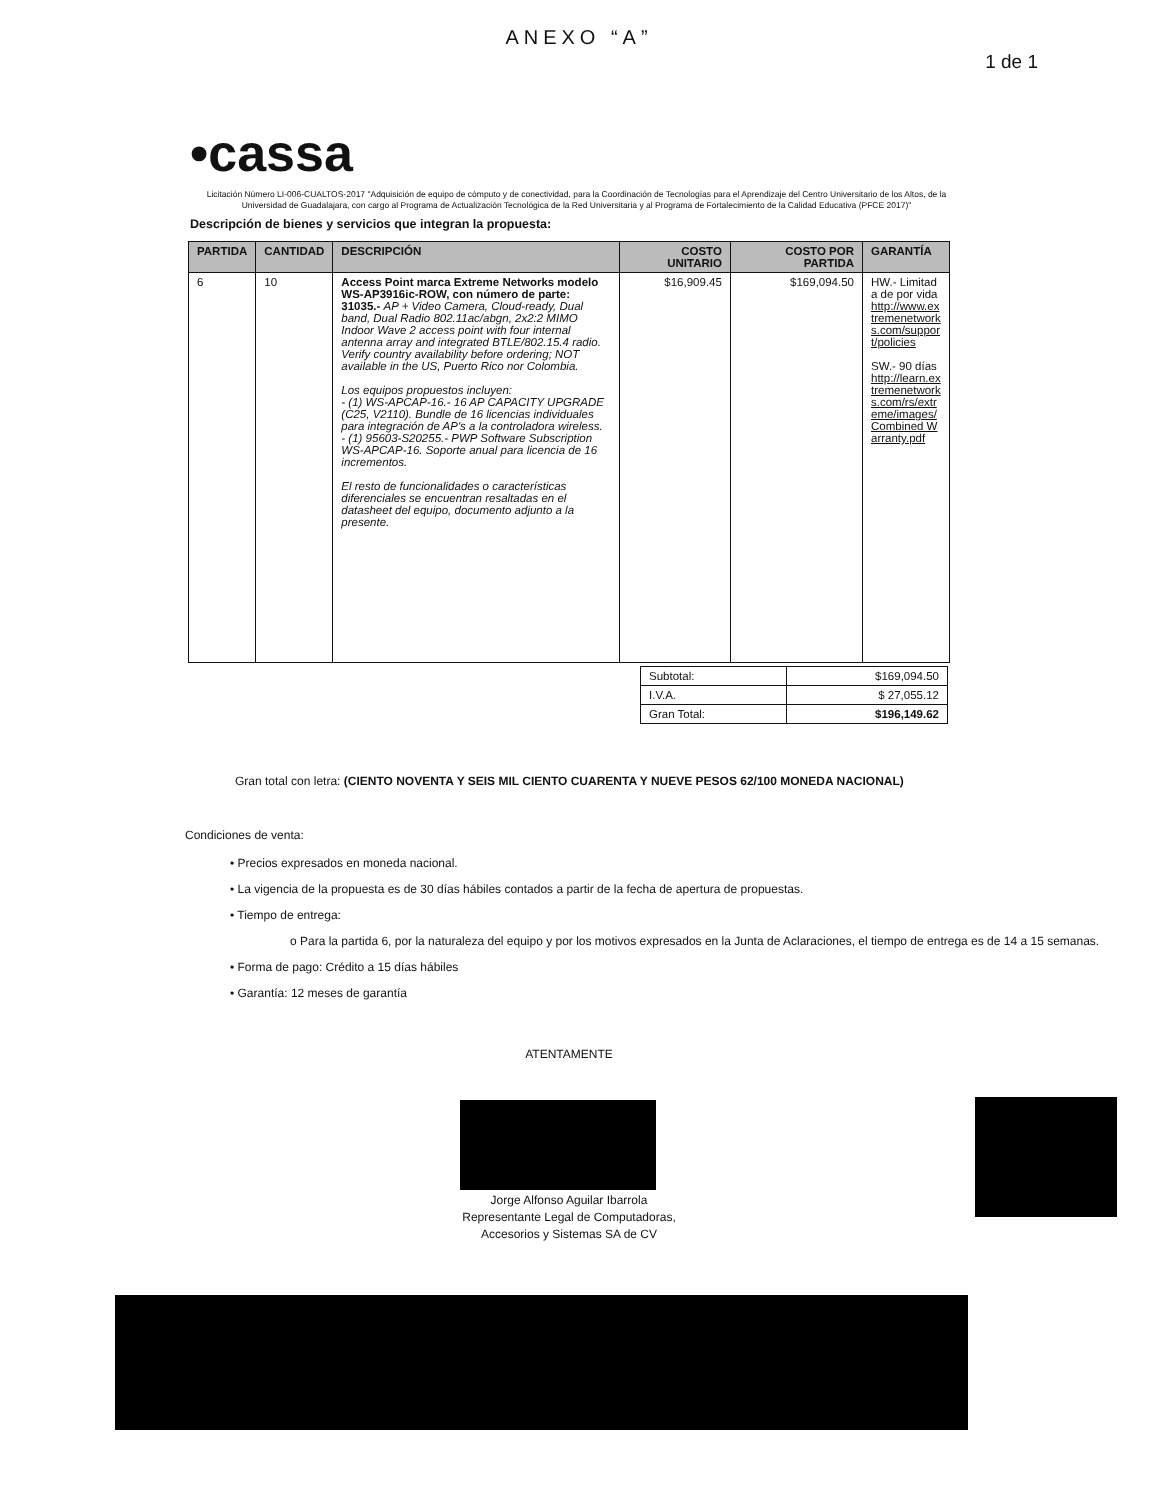ANEXO “A”
1 de 1
•cassa
Licitación Número LI-006-CUALTOS-2017 "Adquisición de equipo de cómputo y de conectividad, para la Coordinación de Tecnologías para el Aprendizaje del Centro Universitario de los Altos, de la Universidad de Guadalajara, con cargo al Programa de Actualización Tecnológica de la Red Universitaria y al Programa de Fortalecimiento de la Calidad Educativa (PFCE 2017)"
Descripción de bienes y servicios que integran la propuesta:
| PARTIDA | CANTIDAD | DESCRIPCIÓN | COSTO UNITARIO | COSTO POR PARTIDA | GARANTÍA |
| --- | --- | --- | --- | --- | --- |
| 6 | 10 | Access Point marca Extreme Networks modelo WS-AP3916ic-ROW, con número de parte: 31035.- AP + Video Camera, Cloud-ready, Dual band, Dual Radio 802.11ac/abgn, 2x2:2 MIMO Indoor Wave 2 access point with four internal antenna array and integrated BTLE/802.15.4 radio. Verify country availability before ordering; NOT available in the US, Puerto Rico nor Colombia. Los equipos propuestos incluyen: - (1) WS-APCAP-16.- 16 AP CAPACITY UPGRADE (C25, V2110). Bundle de 16 licencias individuales para integración de AP's a la controladora wireless. - (1) 95603-S20255.- PWP Software Subscription WS-APCAP-16. Soporte anual para licencia de 16 incrementos. El resto de funcionalidades o características diferenciales se encuentran resaltadas en el datasheet del equipo, documento adjunto a la presente. | $16,909.45 | $169,094.50 | HW.- Limitada de por vida http://www.extremenetworks.com/support/policies SW.- 90 días http://learn.extremenetworks.com/rs/extreme/images/Combined Warranty.pdf |
| Subtotal: | $169,094.50 |
| I.V.A. | $ 27,055.12 |
| Gran Total: | $196,149.62 |
Gran total con letra: (CIENTO NOVENTA Y SEIS MIL CIENTO CUARENTA Y NUEVE PESOS 62/100 MONEDA NACIONAL)
Condiciones de venta:
• Precios expresados en moneda nacional.
• La vigencia de la propuesta es de 30 días hábiles contados a partir de la fecha de apertura de propuestas.
• Tiempo de entrega:
o Para la partida 6, por la naturaleza del equipo y por los motivos expresados en la Junta de Aclaraciones, el tiempo de entrega es de 14 a 15 semanas.
• Forma de pago: Crédito a 15 días hábiles
• Garantía: 12 meses de garantía
ATENTAMENTE
Jorge Alfonso Aguilar Ibarrola
Representante Legal de Computadoras,
Accesorios y Sistemas SA de CV